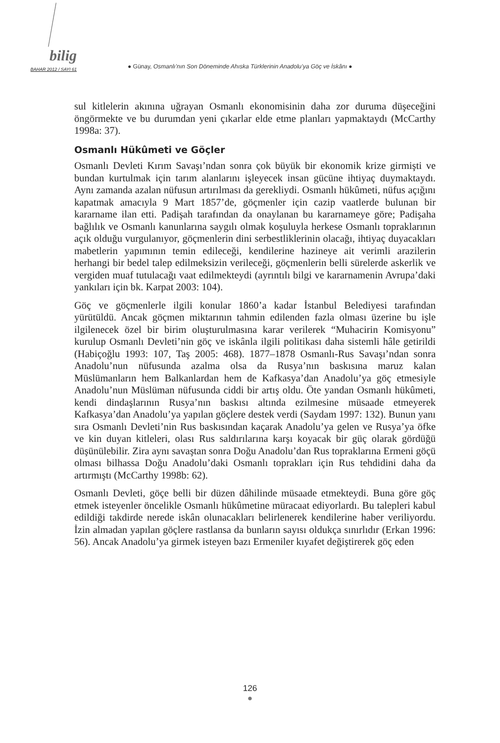bilig
BAHAR 2012 / SAYI 61
● Günay, Osmanlı’nın Son Döneminde Ahıska Türklerinin Anadolu’ya Göç ve İskânı ●
sul kitlelerin akınına uğrayan Osmanlı ekonomisinin daha zor duruma düşeceğini öngörmekte ve bu durumdan yeni çıkarlar elde etme planları yapmaktaydı (McCarthy 1998a: 37).
Osmanlı Hükûmeti ve Göçler
Osmanlı Devleti Kırım Savaşı’ndan sonra çok büyük bir ekonomik krize girmişti ve bundan kurtulmak için tarım alanlarını işleyecek insan gücüne ihtiyaç duymaktaydı. Aynı zamanda azalan nüfusun artırılması da gerekliydi. Osmanlı hükûmeti, nüfus açığını kapatmak amacıyla 9 Mart 1857’de, göçmenler için cazip vaatlerde bulunan bir kararname ilan etti. Padişah tarafından da onaylanan bu kararnameye göre; Padişaha bağlılık ve Osmanlı kanunlarına saygılı olmak koşuluyla herkese Osmanlı topraklarının açık olduğu vurgulanıyor, göçmenlerin dini serbestliklerinin olacağı, ihtiyaç duyacakları mabetlerin yapımının temin edileceği, kendilerine hazineye ait verimli arazilerin herhangi bir bedel talep edilmeksizin verileceği, göçmenlerin belli sürelerde askerlik ve vergiden muaf tutulacağı vaat edilmekteydi (ayrıntılı bilgi ve kararnamenin Avrupa’daki yankıları için bk. Karpat 2003: 104).
Göç ve göçmenlerle ilgili konular 1860’a kadar İstanbul Belediyesi tarafından yürütüldü. Ancak göçmen miktarının tahmin edilenden fazla olması üzerine bu işle ilgilenecek özel bir birim oluşturulmasına karar verilerek “Muhacirin Komisyonu” kurulup Osmanlı Devleti’nin göç ve iskânla ilgili politikası daha sistemli hâle getirildi (Habiçoğlu 1993: 107, Taş 2005: 468). 1877–1878 Osmanlı-Rus Savaşı’ndan sonra Anadolu’nun nüfusunda azalma olsa da Rusya’nın baskısına maruz kalan Müslümanların hem Balkanlardan hem de Kafkasya’dan Anadolu’ya göç etmesiyle Anadolu’nun Müslüman nüfusunda ciddi bir artış oldu. Öte yandan Osmanlı hükûmeti, kendi dindaşlarının Rusya’nın baskısı altında ezilmesine müsaade etmeyerek Kafkasya’dan Anadolu’ya yapılan göçlere destek verdi (Saydam 1997: 132). Bunun yanı sıra Osmanlı Devleti’nin Rus baskısından kaçarak Anadolu’ya gelen ve Rusya’ya öfke ve kin duyan kitleleri, olası Rus saldırılarına karşı koyacak bir güç olarak gördüğü düşünülebilir. Zira aynı savaştan sonra Doğu Anadolu’dan Rus topraklarına Ermeni göçü olması bilhassa Doğu Anadolu’daki Osmanlı toprakları için Rus tehdidini daha da artırmıştı (McCarthy 1998b: 62).
Osmanlı Devleti, göçe belli bir düzen dâhilinde müsaade etmekteydi. Buna göre göç etmek isteyenler öncelikle Osmanlı hükûmetine müracaat ediyorlardı. Bu talepleri kabul edildiği takdirde nerede iskân olunacakları belirlenerek kendilerine haber veriliyordu. İzin almadan yapılan göçlere rastlansa da bunların sayısı oldukça sınırlıdır (Erkan 1996: 56). Ancak Anadolu’ya girmek isteyen bazı Ermeniler kıyafet değiştirerek göç eden
126
●